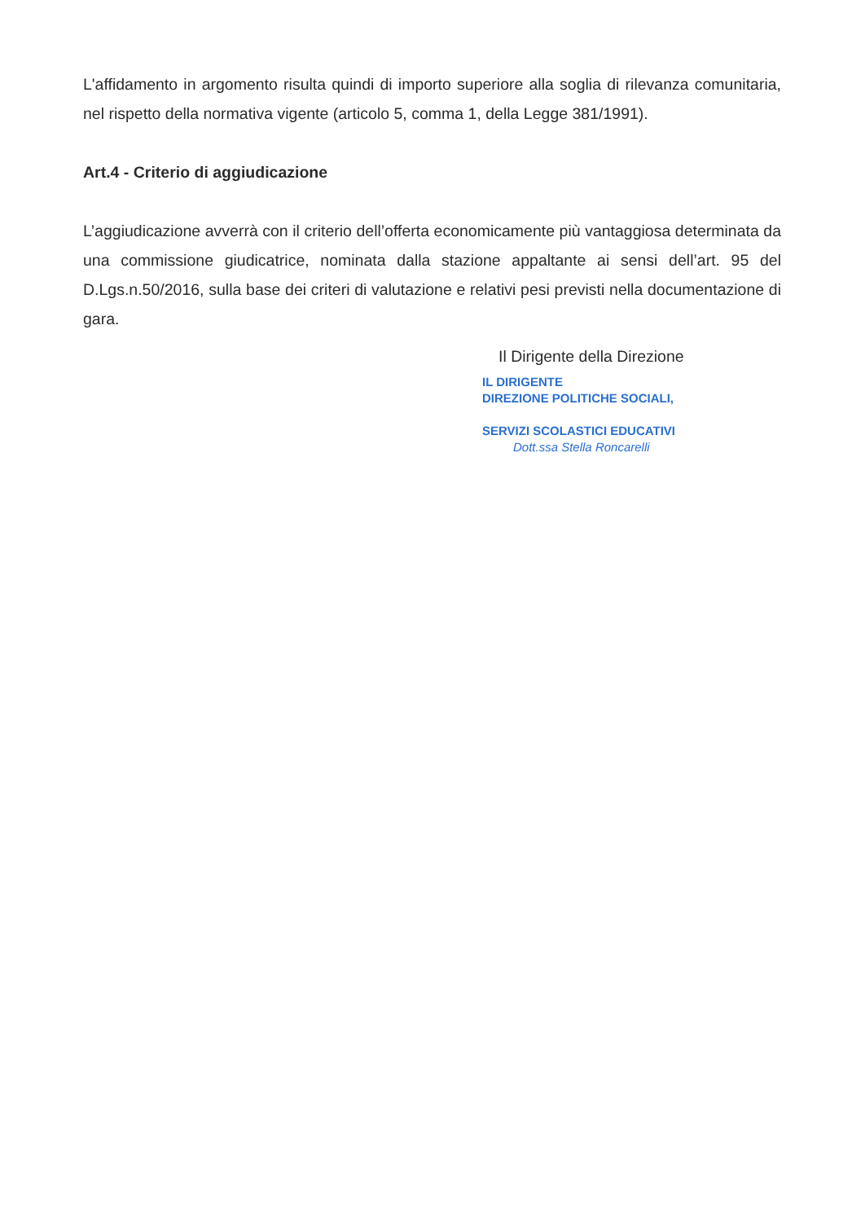L'affidamento in argomento risulta quindi di importo superiore alla soglia di rilevanza comunitaria, nel rispetto della normativa vigente (articolo 5, comma 1, della Legge 381/1991).
Art.4 - Criterio di aggiudicazione
L’aggiudicazione avverrà con il criterio dell’offerta economicamente più vantaggiosa determinata da una commissione giudicatrice, nominata dalla stazione appaltante ai sensi dell’art. 95 del D.Lgs.n.50/2016, sulla base dei criteri di valutazione e relativi pesi previsti nella documentazione di gara.
Il Dirigente della Direzione
IL DIRIGENTE
DIREZIONE POLITICHE SOCIALI,
SERVIZI SCOLASTICI EDUCATIVI
Dott.ssa Stella Roncarelli